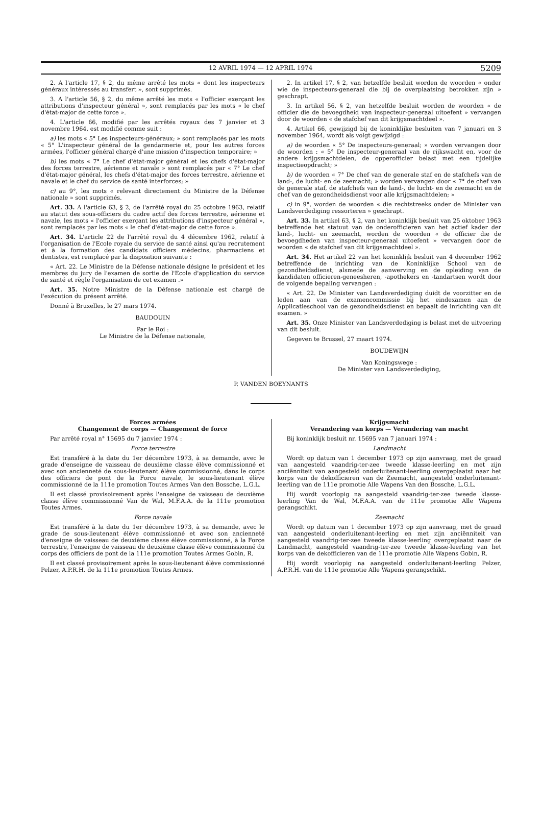12 AVRIL 1974 — 12 APRIL 1974 5209
2. A l'article 17, § 2, du même arrêté les mots « dont les inspecteurs généraux intéressés au transfert », sont supprimés.
3. A l'article 56, § 2, du même arrêté les mots « l'officier exerçant les attributions d'inspecteur général », sont remplacés par les mots « le chef d'état-major de cette force ».
4. L'article 66, modifié par les arrêtés royaux des 7 janvier et 3 novembre 1964, est modifié comme suit :
a) les mots « 5° Les inspecteurs-généraux; » sont remplacés par les mots « 5° L'inspecteur général de la gendarmerie et, pour les autres forces armées, l'officier général chargé d'une mission d'inspection temporaire; »
b) les mots « 7° Le chef d'état-major général et les chefs d'état-major des forces terrestre, aérienne et navale » sont remplacés par « 7° Le chef d'état-major général, les chefs d'état-major des forces terrestre, aérienne et navale et le chef du service de santé interforces; »
c) au 9°, les mots « relevant directement du Ministre de la Défense nationale » sont supprimés.
Art. 33. A l'article 63, § 2, de l'arrêté royal du 25 octobre 1963, relatif au statut des sous-officiers du cadre actif des forces terrestre, aérienne et navale, les mots « l'officier exerçant les attributions d'inspecteur général », sont remplacés par les mots « le chef d'état-major de cette force ».
Art. 34. L'article 22 de l'arrêté royal du 4 décembre 1962, relatif à l'organisation de l'Ecole royale du service de santé ainsi qu'au recrutement et à la formation des candidats officiers médecins, pharmaciens et dentistes, est remplacé par la disposition suivante :
« Art. 22. Le Ministre de la Défense nationale désigne le président et les membres du jury de l'examen de sortie de l'Ecole d'application du service de santé et règle l'organisation de cet examen .»
Art. 35. Notre Ministre de la Défense nationale est chargé de l'exécution du présent arrêté.
Donné à Bruxelles, le 27 mars 1974.
BAUDOUIN
Par le Roi :
Le Ministre de la Défense nationale,
2. In artikel 17, § 2, van hetzelfde besluit worden de woorden « onder wie de inspecteurs-generaal die bij de overplaatsing betrokken zijn » geschrapt.
3. In artikel 56, § 2, van hetzelfde besluit worden de woorden « de officier die de bevoegdheid van inspecteur-generaal uitoefent » vervangen door de woorden « de stafchef van dit krijgsmachtdeel ».
4. Artikel 66, gewijzigd bij de koninklijke besluiten van 7 januari en 3 november 1964, wordt als volgt gewijzigd :
a) de woorden « 5° De inspecteurs-generaal; » worden vervangen door de woorden : « 5° De inspecteur-generaal van de rijkswacht en, voor de andere krijgsmachtdelen, de opperofficier belast met een tijdelijke inspectieopdracht; »
b) de woorden « 7° De chef van de generale staf en de stafchefs van de land-, de lucht- en de zeemacht; » worden vervangen door « 7° de chef van de generale staf, de stafchefs van de land-, de lucht- en de zeemacht en de chef van de gezondheidsdienst voor alle krijgsmachtdelen; »
c) in 9°, worden de woorden « die rechtstreeks onder de Minister van Landsverdediging ressorteren » geschrapt.
Art. 33. In artikel 63, § 2, van het koninklijk besluit van 25 oktober 1963 betreffende het statuut van de onderofficieren van het actief kader der land-, lucht- en zeemacht, worden de woorden « de officier die de bevoegdheden van inspecteur-generaal uitoefent » vervangen door de woorden « de stafchef van dit krijgsmachtdeel ».
Art. 34. Het artikel 22 van het koninklijk besluit van 4 december 1962 betreffende de inrichting van de Koninklijke School van de gezondheidsdienst, alsmede de aanwerving en de opleiding van de kandidaten officieren-geneesheren, -apothekers en -tandartsen wordt door de volgende bepaling vervangen :
« Art. 22. De Minister van Landsverdediging duidt de voorzitter en de leden aan van de examencommissie bij het eindexamen aan de Applicatieschool van de gezondheidsdienst en bepaalt de inrichting van dit examen. »
Art. 35. Onze Minister van Landsverdediging is belast met de uitvoering van dit besluit.
Gegeven te Brussel, 27 maart 1974.
BOUDEWIJN
Van Koningswege :
De Minister van Landsverdediging,
P. VANDEN BOEYNANTS
Forces armées
Changement de corps — Changement de force
Par arrêté royal n° 15695 du 7 janvier 1974 :
Force terrestre
Est transféré à la date du 1er décembre 1973, à sa demande, avec le grade d'enseigne de vaisseau de deuxième classe élève commissionné et avec son ancienneté de sous-lieutenant élève commissionné, dans le corps des officiers de pont de la Force navale, le sous-lieutenant élève commissionné de la 111e promotion Toutes Armes Van den Bossche, L.G.L.
Il est classé provisoirement après l'enseigne de vaisseau de deuxième classe élève commissionné Van de Wal, M.F.A.A. de la 111e promotion Toutes Armes.
Force navale
Est transféré à la date du 1er décembre 1973, à sa demande, avec le grade de sous-lieutenant élève commissionné et avec son ancienneté d'enseigne de vaisseau de deuxième classe élève commissionné, à la Force terrestre, l'enseigne de vaisseau de deuxième classe élève commissionné du corps des officiers de pont de la 111e promotion Toutes Armes Gobin, R.
Il est classé provisoirement après le sous-lieutenant élève commissionné Pelzer, A.P.R.H. de la 111e promotion Toutes Armes.
Krijgsmacht
Verandering van korps — Verandering van macht
Bij koninklijk besluit nr. 15695 van 7 januari 1974 :
Landmacht
Wordt op datum van 1 december 1973 op zijn aanvraag, met de graad van aangesteld vaandrig-ter-zee tweede klasse-leerling en met zijn anciënniteit van aangesteld onderluitenant-leerling overgeplaatst naar het korps van de dekofficieren van de Zeemacht, aangesteld onderluitenant-leerling van de 111e promotie Alle Wapens Van den Bossche, L.G.L.
Hij wordt voorlopig na aangesteld vaandrig-ter-zee tweede klasse-leerling Van de Wal, M.F.A.A. van de 111e promotie Alle Wapens gerangschikt.
Zeemacht
Wordt op datum van 1 december 1973 op zijn aanvraag, met de graad van aangesteld onderluitenant-leerling en met zijn anciënniteit van aangesteld vaandrig-ter-zee tweede klasse-leerling overgeplaatst naar de Landmacht, aangesteld vaandrig-ter-zee tweede klasse-leerling van het korps van de dekofficieren van de 111e promotie Alle Wapens Gobin, R.
Hij wordt voorlopig na aangesteld onderluitenant-leerling Pelzer, A.P.R.H. van de 111e promotie Alle Wapens gerangschikt.